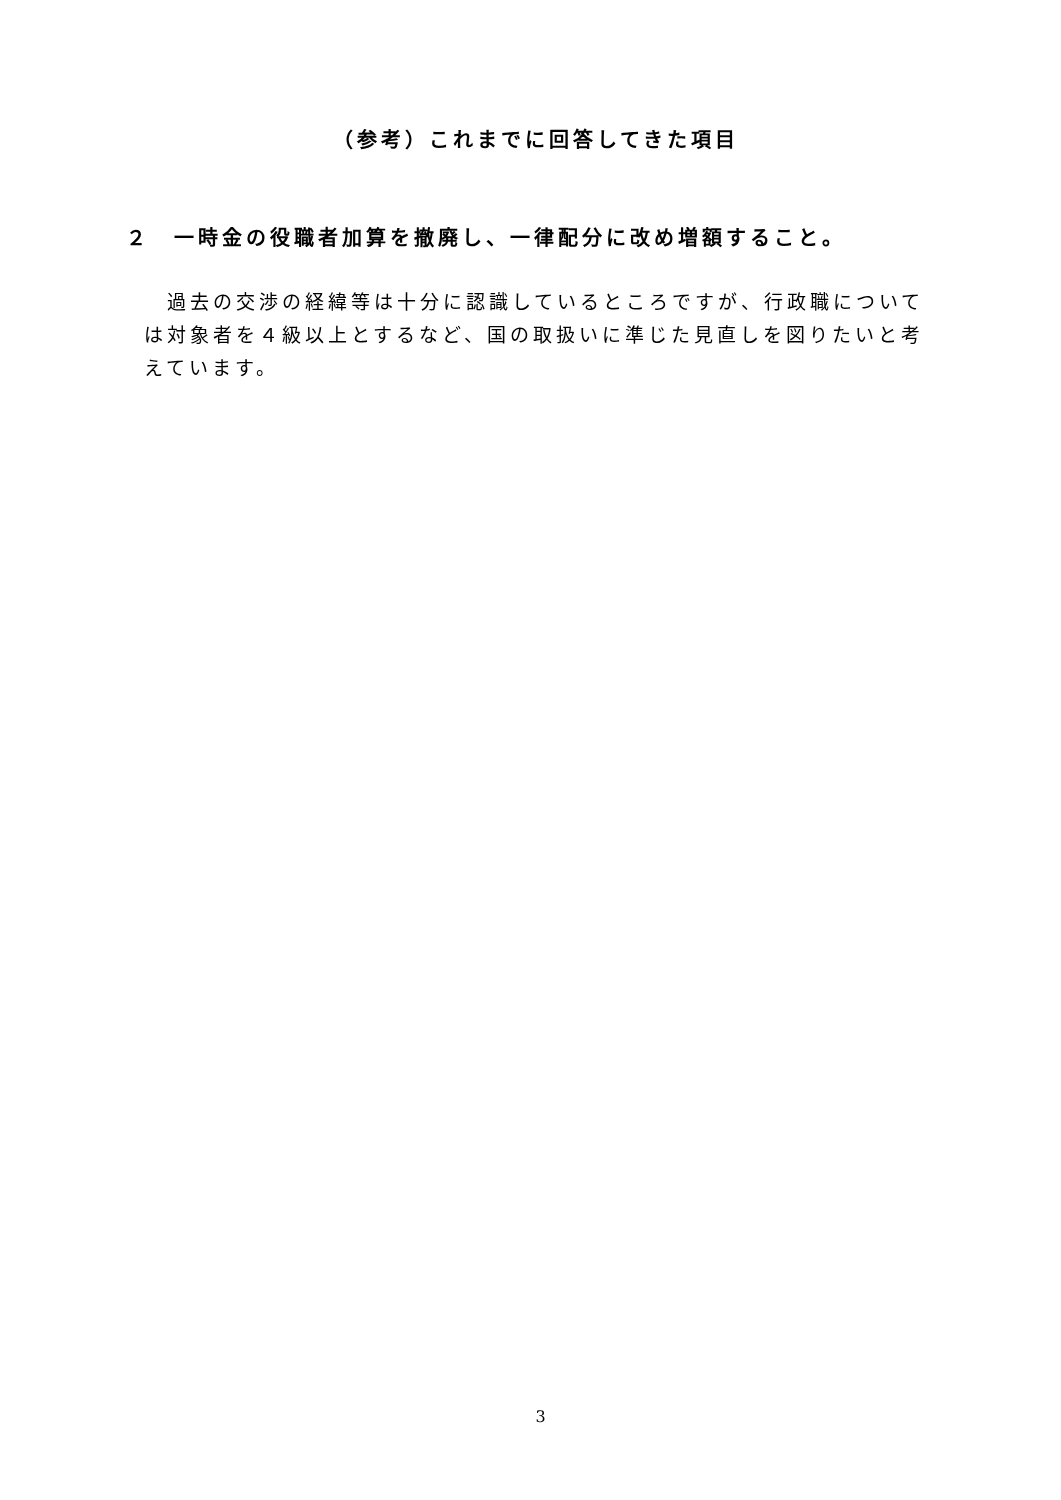（参考）これまでに回答してきた項目
２　一時金の役職者加算を撤廃し、一律配分に改め増額すること。
　過去の交渉の経緯等は十分に認識しているところですが、行政職については対象者を４級以上とするなど、国の取扱いに準じた見直しを図りたいと考えています。
3